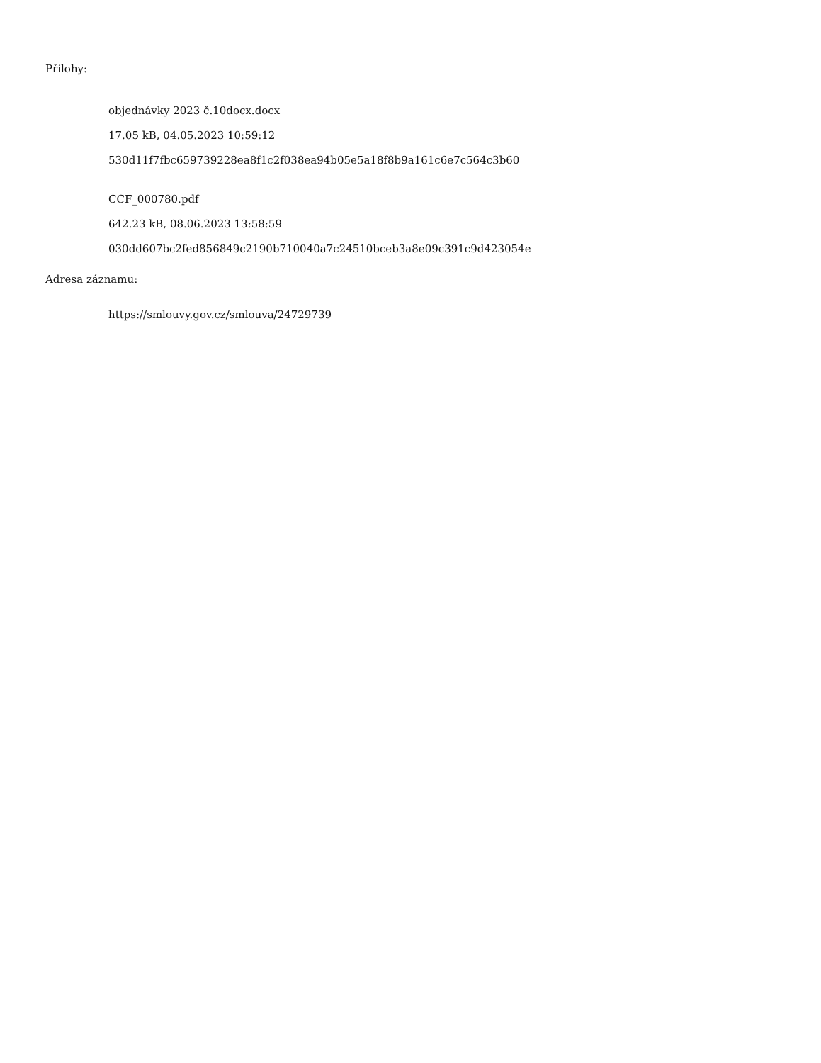Přílohy:
objednávky 2023 č.10docx.docx
17.05 kB, 04.05.2023 10:59:12
530d11f7fbc659739228ea8f1c2f038ea94b05e5a18f8b9a161c6e7c564c3b60
CCF_000780.pdf
642.23 kB, 08.06.2023 13:58:59
030dd607bc2fed856849c2190b710040a7c24510bceb3a8e09c391c9d423054e
Adresa záznamu:
https://smlouvy.gov.cz/smlouva/24729739